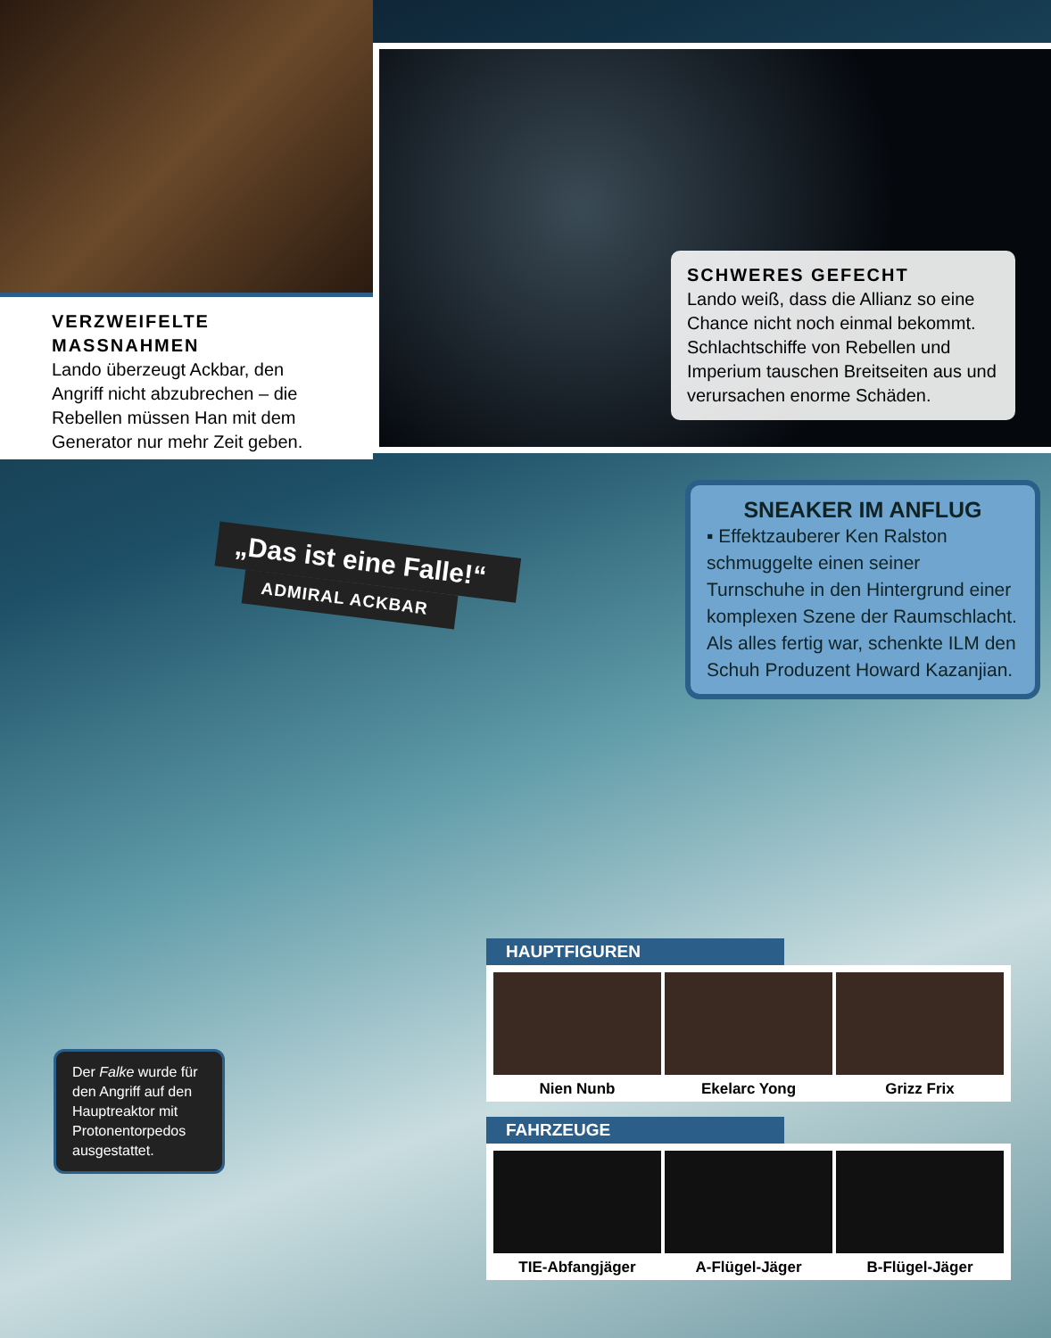VERZWEIFELTE MASSNAHMEN
Lando überzeugt Ackbar, den Angriff nicht abzubrechen – die Rebellen müssen Han mit dem Generator nur mehr Zeit geben.
SCHWERES GEFECHT
Lando weiß, dass die Allianz so eine Chance nicht noch einmal bekommt. Schlachtschiffe von Rebellen und Imperium tauschen Breitseiten aus und verursachen enorme Schäden.
„Das ist eine Falle!“
ADMIRAL ACKBAR
SNEAKER IM ANFLUG
▪ Effektzauberer Ken Ralston schmuggelte einen seiner Turnschuhe in den Hintergrund einer komplexen Szene der Raumschlacht. Als alles fertig war, schenkte ILM den Schuh Produzent Howard Kazanjian.
Der Falke wurde für den Angriff auf den Hauptreaktor mit Protonentorpedos ausgestattet.
HAUPTFIGUREN
Nien Nunb Ekelarc Yong Grizz Frix
FAHRZEUGE
TIE-Abfangjäger A-Flügel-Jäger B-Flügel-Jäger